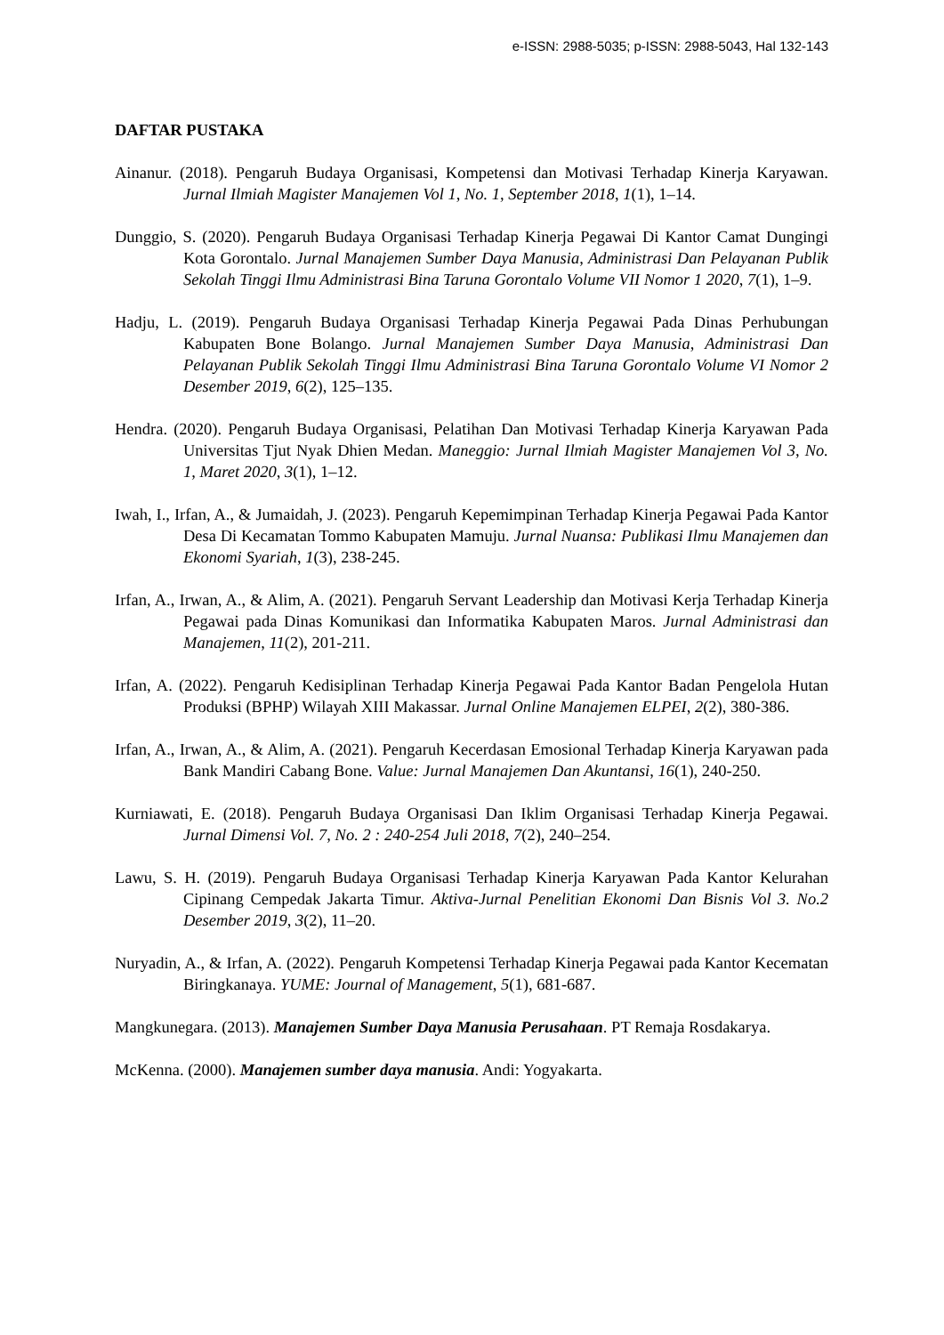e-ISSN: 2988-5035; p-ISSN: 2988-5043, Hal 132-143
DAFTAR PUSTAKA
Ainanur. (2018). Pengaruh Budaya Organisasi, Kompetensi dan Motivasi Terhadap Kinerja Karyawan. Jurnal Ilmiah Magister Manajemen Vol 1, No. 1, September 2018, 1(1), 1–14.
Dunggio, S. (2020). Pengaruh Budaya Organisasi Terhadap Kinerja Pegawai Di Kantor Camat Dungingi Kota Gorontalo. Jurnal Manajemen Sumber Daya Manusia, Administrasi Dan Pelayanan Publik Sekolah Tinggi Ilmu Administrasi Bina Taruna Gorontalo Volume VII Nomor 1 2020, 7(1), 1–9.
Hadju, L. (2019). Pengaruh Budaya Organisasi Terhadap Kinerja Pegawai Pada Dinas Perhubungan Kabupaten Bone Bolango. Jurnal Manajemen Sumber Daya Manusia, Administrasi Dan Pelayanan Publik Sekolah Tinggi Ilmu Administrasi Bina Taruna Gorontalo Volume VI Nomor 2 Desember 2019, 6(2), 125–135.
Hendra. (2020). Pengaruh Budaya Organisasi, Pelatihan Dan Motivasi Terhadap Kinerja Karyawan Pada Universitas Tjut Nyak Dhien Medan. Maneggio: Jurnal Ilmiah Magister Manajemen Vol 3, No. 1, Maret 2020, 3(1), 1–12.
Iwah, I., Irfan, A., & Jumaidah, J. (2023). Pengaruh Kepemimpinan Terhadap Kinerja Pegawai Pada Kantor Desa Di Kecamatan Tommo Kabupaten Mamuju. Jurnal Nuansa: Publikasi Ilmu Manajemen dan Ekonomi Syariah, 1(3), 238-245.
Irfan, A., Irwan, A., & Alim, A. (2021). Pengaruh Servant Leadership dan Motivasi Kerja Terhadap Kinerja Pegawai pada Dinas Komunikasi dan Informatika Kabupaten Maros. Jurnal Administrasi dan Manajemen, 11(2), 201-211.
Irfan, A. (2022). Pengaruh Kedisiplinan Terhadap Kinerja Pegawai Pada Kantor Badan Pengelola Hutan Produksi (BPHP) Wilayah XIII Makassar. Jurnal Online Manajemen ELPEI, 2(2), 380-386.
Irfan, A., Irwan, A., & Alim, A. (2021). Pengaruh Kecerdasan Emosional Terhadap Kinerja Karyawan pada Bank Mandiri Cabang Bone. Value: Jurnal Manajemen Dan Akuntansi, 16(1), 240-250.
Kurniawati, E. (2018). Pengaruh Budaya Organisasi Dan Iklim Organisasi Terhadap Kinerja Pegawai. Jurnal Dimensi Vol. 7, No. 2 : 240-254 Juli 2018, 7(2), 240–254.
Lawu, S. H. (2019). Pengaruh Budaya Organisasi Terhadap Kinerja Karyawan Pada Kantor Kelurahan Cipinang Cempedak Jakarta Timur. Aktiva-Jurnal Penelitian Ekonomi Dan Bisnis Vol 3. No.2 Desember 2019, 3(2), 11–20.
Nuryadin, A., & Irfan, A. (2022). Pengaruh Kompetensi Terhadap Kinerja Pegawai pada Kantor Kecematan Biringkanaya. YUME: Journal of Management, 5(1), 681-687.
Mangkunegara. (2013). Manajemen Sumber Daya Manusia Perusahaan. PT Remaja Rosdakarya.
McKenna. (2000). Manajemen sumber daya manusia. Andi: Yogyakarta.